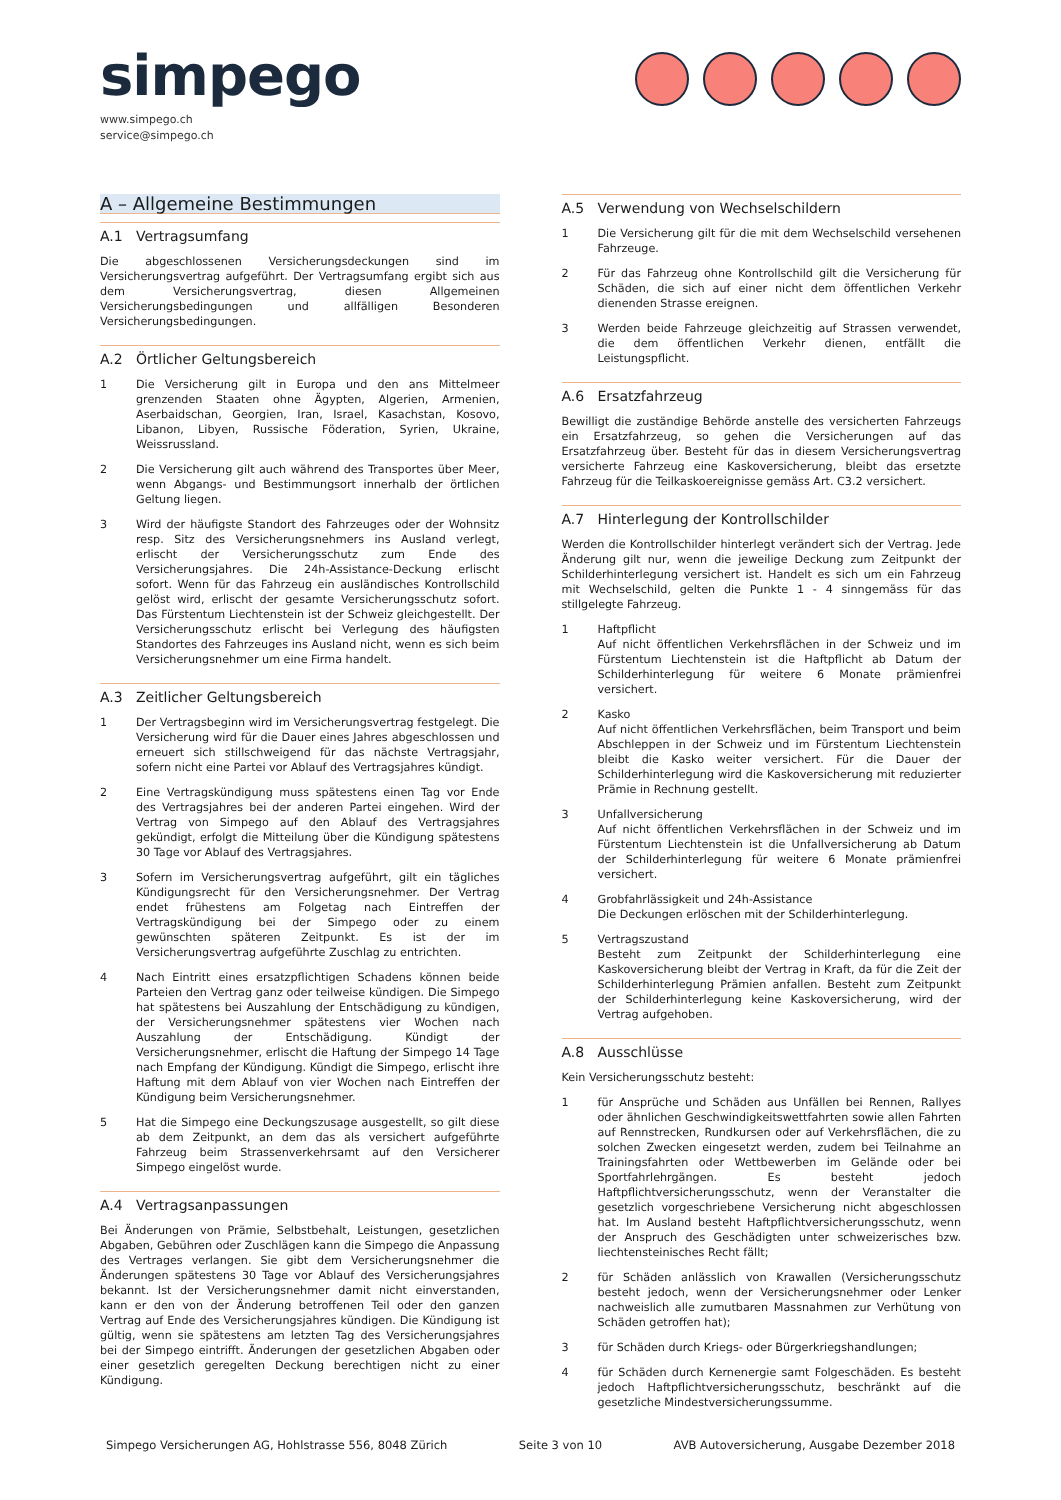simpego
www.simpego.ch
service@simpego.ch
A – Allgemeine Bestimmungen
A.1 Vertragsumfang
Die abgeschlossenen Versicherungsdeckungen sind im Versicherungsvertrag aufgeführt. Der Vertragsumfang ergibt sich aus dem Versicherungsvertrag, diesen Allgemeinen Versicherungsbedingungen und allfälligen Besonderen Versicherungsbedingungen.
A.2 Örtlicher Geltungsbereich
1 Die Versicherung gilt in Europa und den ans Mittelmeer grenzenden Staaten ohne Ägypten, Algerien, Armenien, Aserbaidschan, Georgien, Iran, Israel, Kasachstan, Kosovo, Libanon, Libyen, Russische Föderation, Syrien, Ukraine, Weissrussland.
2 Die Versicherung gilt auch während des Transportes über Meer, wenn Abgangs- und Bestimmungsort innerhalb der örtlichen Geltung liegen.
3 Wird der häufigste Standort des Fahrzeuges oder der Wohnsitz resp. Sitz des Versicherungsnehmers ins Ausland verlegt, erlischt der Versicherungsschutz zum Ende des Versicherungsjahres. Die 24h-Assistance-Deckung erlischt sofort. Wenn für das Fahrzeug ein ausländisches Kontrollschild gelöst wird, erlischt der gesamte Versicherungsschutz sofort. Das Fürstentum Liechtenstein ist der Schweiz gleichgestellt. Der Versicherungsschutz erlischt bei Verlegung des häufigsten Standortes des Fahrzeuges ins Ausland nicht, wenn es sich beim Versicherungsnehmer um eine Firma handelt.
A.3 Zeitlicher Geltungsbereich
1 Der Vertragsbeginn wird im Versicherungsvertrag festgelegt. Die Versicherung wird für die Dauer eines Jahres abgeschlossen und erneuert sich stillschweigend für das nächste Vertragsjahr, sofern nicht eine Partei vor Ablauf des Vertragsjahres kündigt.
2 Eine Vertragskündigung muss spätestens einen Tag vor Ende des Vertragsjahres bei der anderen Partei eingehen. Wird der Vertrag von Simpego auf den Ablauf des Vertragsjahres gekündigt, erfolgt die Mitteilung über die Kündigung spätestens 30 Tage vor Ablauf des Vertragsjahres.
3 Sofern im Versicherungsvertrag aufgeführt, gilt ein tägliches Kündigungsrecht für den Versicherungsnehmer. Der Vertrag endet frühestens am Folgetag nach Eintreffen der Vertragskündigung bei der Simpego oder zu einem gewünschten späteren Zeitpunkt. Es ist der im Versicherungsvertrag aufgeführte Zuschlag zu entrichten.
4 Nach Eintritt eines ersatzpflichtigen Schadens können beide Parteien den Vertrag ganz oder teilweise kündigen. Die Simpego hat spätestens bei Auszahlung der Entschädigung zu kündigen, der Versicherungsnehmer spätestens vier Wochen nach Auszahlung der Entschädigung. Kündigt der Versicherungsnehmer, erlischt die Haftung der Simpego 14 Tage nach Empfang der Kündigung. Kündigt die Simpego, erlischt ihre Haftung mit dem Ablauf von vier Wochen nach Eintreffen der Kündigung beim Versicherungsnehmer.
5 Hat die Simpego eine Deckungszusage ausgestellt, so gilt diese ab dem Zeitpunkt, an dem das als versichert aufgeführte Fahrzeug beim Strassenverkehrsamt auf den Versicherer Simpego eingelöst wurde.
A.4 Vertragsanpassungen
Bei Änderungen von Prämie, Selbstbehalt, Leistungen, gesetzlichen Abgaben, Gebühren oder Zuschlägen kann die Simpego die Anpassung des Vertrages verlangen. Sie gibt dem Versicherungsnehmer die Änderungen spätestens 30 Tage vor Ablauf des Versicherungsjahres bekannt. Ist der Versicherungsnehmer damit nicht einverstanden, kann er den von der Änderung betroffenen Teil oder den ganzen Vertrag auf Ende des Versicherungsjahres kündigen. Die Kündigung ist gültig, wenn sie spätestens am letzten Tag des Versicherungsjahres bei der Simpego eintrifft. Änderungen der gesetzlichen Abgaben oder einer gesetzlich geregelten Deckung berechtigen nicht zu einer Kündigung.
A.5 Verwendung von Wechselschildern
1 Die Versicherung gilt für die mit dem Wechselschild versehenen Fahrzeuge.
2 Für das Fahrzeug ohne Kontrollschild gilt die Versicherung für Schäden, die sich auf einer nicht dem öffentlichen Verkehr dienenden Strasse ereignen.
3 Werden beide Fahrzeuge gleichzeitig auf Strassen verwendet, die dem öffentlichen Verkehr dienen, entfällt die Leistungspflicht.
A.6 Ersatzfahrzeug
Bewilligt die zuständige Behörde anstelle des versicherten Fahrzeugs ein Ersatzfahrzeug, so gehen die Versicherungen auf das Ersatzfahrzeug über. Besteht für das in diesem Versicherungsvertrag versicherte Fahrzeug eine Kaskoversicherung, bleibt das ersetzte Fahrzeug für die Teilkaskoereignisse gemäss Art. C3.2 versichert.
A.7 Hinterlegung der Kontrollschilder
Werden die Kontrollschilder hinterlegt verändert sich der Vertrag. Jede Änderung gilt nur, wenn die jeweilige Deckung zum Zeitpunkt der Schilderhinterlegung versichert ist. Handelt es sich um ein Fahrzeug mit Wechselschild, gelten die Punkte 1 - 4 sinngemäss für das stillgelegte Fahrzeug.
1 Haftpflicht
Auf nicht öffentlichen Verkehrsflächen in der Schweiz und im Fürstentum Liechtenstein ist die Haftpflicht ab Datum der Schilderhinterlegung für weitere 6 Monate prämienfrei versichert.
2 Kasko
Auf nicht öffentlichen Verkehrsflächen, beim Transport und beim Abschleppen in der Schweiz und im Fürstentum Liechtenstein bleibt die Kasko weiter versichert. Für die Dauer der Schilderhinterlegung wird die Kaskoversicherung mit reduzierter Prämie in Rechnung gestellt.
3 Unfallversicherung
Auf nicht öffentlichen Verkehrsflächen in der Schweiz und im Fürstentum Liechtenstein ist die Unfallversicherung ab Datum der Schilderhinterlegung für weitere 6 Monate prämienfrei versichert.
4 Grobfahrlässigkeit und 24h-Assistance
Die Deckungen erlöschen mit der Schilderhinterlegung.
5 Vertragszustand
Besteht zum Zeitpunkt der Schilderhinterlegung eine Kaskoversicherung bleibt der Vertrag in Kraft, da für die Zeit der Schilderhinterlegung Prämien anfallen. Besteht zum Zeitpunkt der Schilderhinterlegung keine Kaskoversicherung, wird der Vertrag aufgehoben.
A.8 Ausschlüsse
Kein Versicherungsschutz besteht:
1 für Ansprüche und Schäden aus Unfällen bei Rennen, Rallyes oder ähnlichen Geschwindigkeitswettfahrten sowie allen Fahrten auf Rennstrecken, Rundkursen oder auf Verkehrsflächen, die zu solchen Zwecken eingesetzt werden, zudem bei Teilnahme an Trainingsfahrten oder Wettbewerben im Gelände oder bei Sportfahrlehrgängen. Es besteht jedoch Haftpflichtversicherungsschutz, wenn der Veranstalter die gesetzlich vorgeschriebene Versicherung nicht abgeschlossen hat. Im Ausland besteht Haftpflichtversicherungsschutz, wenn der Anspruch des Geschädigten unter schweizerisches bzw. liechtensteinisches Recht fällt;
2 für Schäden anlässlich von Krawallen (Versicherungsschutz besteht jedoch, wenn der Versicherungsnehmer oder Lenker nachweislich alle zumutbaren Massnahmen zur Verhütung von Schäden getroffen hat);
3 für Schäden durch Kriegs- oder Bürgerkriegshandlungen;
4 für Schäden durch Kernenergie samt Folgeschäden. Es besteht jedoch Haftpflichtversicherungsschutz, beschränkt auf die gesetzliche Mindestversicherungssumme.
Simpego Versicherungen AG, Hohlstrasse 556, 8048 Zürich Seite 3 von 10 AVB Autoversicherung, Ausgabe Dezember 2018